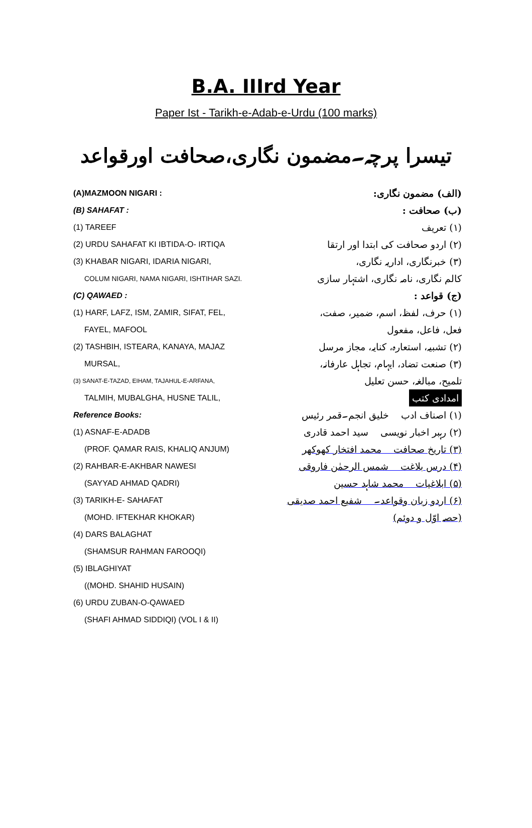B.A. IIIrd Year
Paper Ist - Tarikh-e-Adab-e-Urdu (100 marks)
تیسرا پرچہ۔مضمون نگاری،صحافت اورقواعد
(A)MAZMOON NIGARI :
(B) SAHAFAT :
(1) TAREEF
(2) URDU SAHAFAT KI IBTIDA-O- IRTIQA
(3) KHABAR NIGARI, IDARIA NIGARI,
COLUM NIGARI, NAMA NIGARI, ISHTIHAR SAZI.
(C) QAWAED :
(1) HARF, LAFZ, ISM, ZAMIR, SIFAT, FEL,
FAYEL, MAFOOL
(2) TASHBIH, ISTEARA, KANAYA, MAJAZ
MURSAL,
(3) SANAT-E-TAZAD, EIHAM, TAJAHUL-E-ARFANA,
TALMIH, MUBALGHA, HUSNE TALIL,
Reference Books:
(1) ASNAF-E-ADADB
(PROF. QAMAR RAIS, KHALIQ ANJUM)
(2) RAHBAR-E-AKHBAR NAWESI
(SAYYAD AHMAD QADRI)
(3) TARIKH-E- SAHAFAT
(MOHD. IFTEKHAR KHOKAR)
(4) DARS BALAGHAT
(SHAMSUR RAHMAN FAROOQI)
(5) IBLAGHIYAT
((MOHD. SHAHID HUSAIN)
(6) URDU ZUBAN-O-QAWAED
(SHAFI AHMAD SIDDIQI) (VOL I & II)
(الف) مضمون نگاری:
(ب) صحافت :
(۱) تعریف
(۲) اردو صحافت کی ابتدا اور ارتقا
(۳) خبرنگاری، اداریہ نگاری،
کالم نگاری، نامہ نگاری، اشتہار سازی
(ج) قواعد :
(۱) حرف، لفظ، اسم، ضمیر، صفت،
فعل، فاعل، مفعول
(۲) تشبیہ، استعارہ، کنایہ، مجاز مرسل
(۳) صنعت تضاد، ایہام، تجاہل عارفانہ،
تلمیح، مبالغہ، حسن تعلیل
امدادی کتب
(۱) اصناف ادب خلیق انجم۔قمر رئیس
(۲) رہبر اخبار نویسی سید احمد قادری
(۳) تاریخ صحافت محمد افتخار کھوکھر
(۴) درس بلاغت شمس الرحمٰن فاروقی
(۵) ابلاغیات محمد شاہد حسین
(۶) اردو زبان وقواعد۔ شفیع احمد صدیقی
(حصہ اوّل و دوئم)